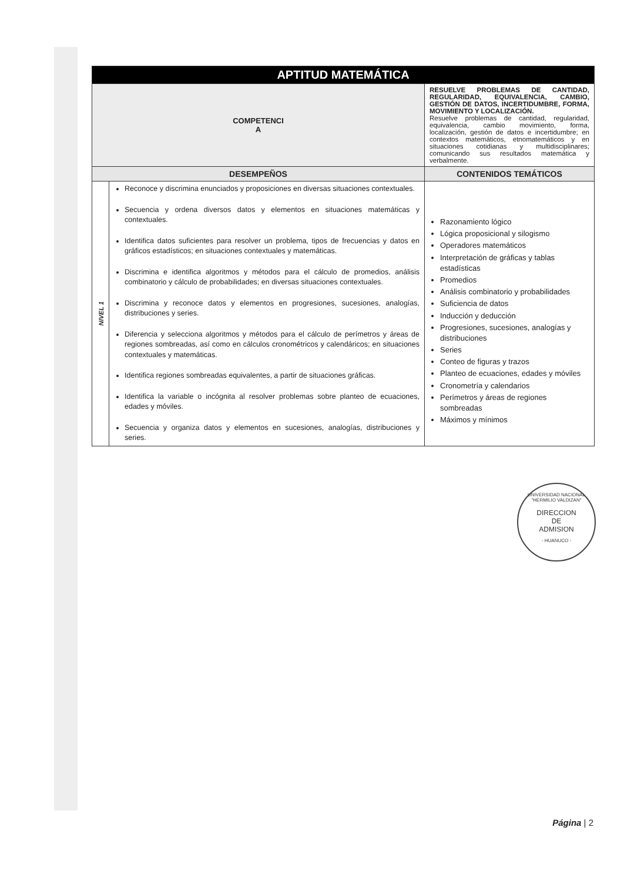| APTITUD MATEMÁTICA | | |
| COMPETENCI A | | RESUELVE PROBLEMAS DE CANTIDAD, REGULARIDAD, EQUIVALENCIA, CAMBIO, GESTIÓN DE DATOS, INCERTIDUMBRE, FORMA, MOVIMIENTO Y LOCALIZACIÓN. Resuelve problemas de cantidad, regularidad, equivalencia, cambio movimiento, forma, localización, gestión de datos e incertidumbre; en contextos matemáticos, etnomatemáticos y en situaciones cotidianas y multidisciplinares; comunicando sus resultados matemática y verbalmente. |
| DESEMPEÑOS | | CONTENIDOS TEMÁTICOS |
| NIVEL 1 | Reconoce y discrimina enunciados y proposiciones en diversas situaciones contextuales. Secuencia y ordena diversos datos y elementos en situaciones matemáticas y contextuales. Identifica datos suficientes para resolver un problema, tipos de frecuencias y datos en gráficos estadísticos; en situaciones contextuales y matemáticas. Discrimina e identifica algoritmos y métodos para el cálculo de promedios, análisis combinatorio y cálculo de probabilidades; en diversas situaciones contextuales. Discrimina y reconoce datos y elementos en progresiones, sucesiones, analogías, distribuciones y series. Diferencia y selecciona algoritmos y métodos para el cálculo de perímetros y áreas de regiones sombreadas, así como en cálculos cronométricos y calendáricos; en situaciones contextuales y matemáticas. Identifica regiones sombreadas equivalentes, a partir de situaciones gráficas. Identifica la variable o incógnita al resolver problemas sobre planteo de ecuaciones, edades y móviles. Secuencia y organiza datos y elementos en sucesiones, analogías, distribuciones y series. | Razonamiento lógico Lógica proposicional y silogismo Operadores matemáticos Interpretación de gráficas y tablas estadísticas Promedios Análisis combinatorio y probabilidades Suficiencia de datos Inducción y deducción Progresiones, sucesiones, analogías y distribuciones Series Conteo de figuras y trazos Planteo de ecuaciones, edades y móviles Cronometría y calendarios Perímetros y áreas de regiones sombreadas Máximos y mínimos |
UNIVERSIDAD NACIONAL "HERMILIO VALDIZAN"
DIRECCION
DE
ADMISION
- HUANUCO -
Página | 2